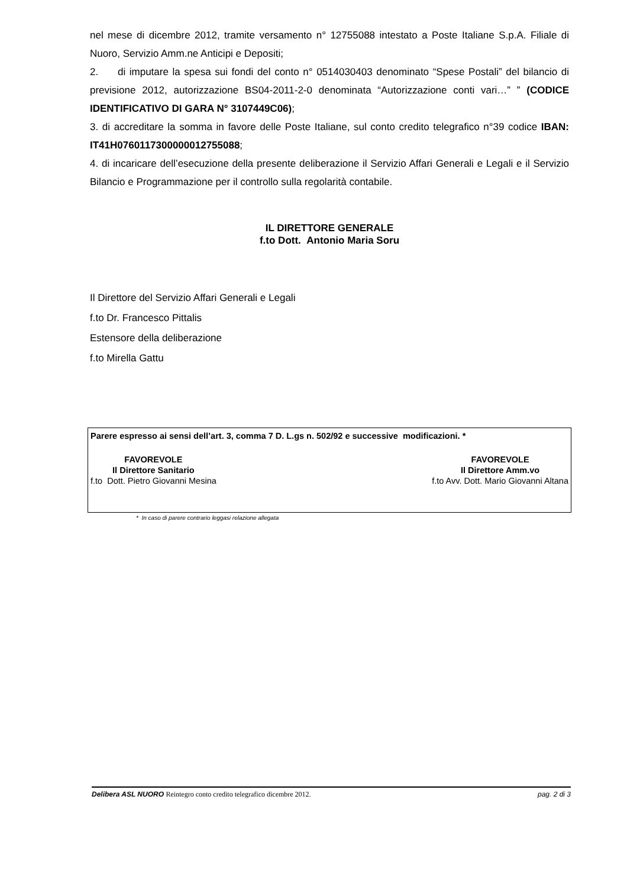nel mese di dicembre 2012, tramite versamento n° 12755088 intestato a Poste Italiane S.p.A. Filiale di Nuoro, Servizio Amm.ne Anticipi e Depositi;
2. di imputare la spesa sui fondi del conto n° 0514030403 denominato “Spese Postali” del bilancio di previsione 2012, autorizzazione BS04-2011-2-0 denominata “Autorizzazione conti vari…” ” (CODICE IDENTIFICATIVO DI GARA N° 3107449C06);
3. di accreditare la somma in favore delle Poste Italiane, sul conto credito telegrafico n°39 codice IBAN: IT41H0760117300000012755088;
4. di incaricare dell’esecuzione della presente deliberazione il Servizio Affari Generali e Legali e il Servizio Bilancio e Programmazione per il controllo sulla regolarità contabile.
IL DIRETTORE GENERALE
f.to Dott. Antonio Maria Soru
Il Direttore del Servizio Affari Generali e Legali
f.to Dr. Francesco Pittalis
Estensore della deliberazione
f.to Mirella Gattu
Parere espresso ai sensi dell’art. 3, comma 7 D. L.gs n. 502/92 e successive modificazioni. *
FAVOREVOLE
Il Direttore Sanitario
f.to Dott. Pietro Giovanni Mesina
FAVOREVOLE
Il Direttore Amm.vo
f.to Avv. Dott. Mario Giovanni Altana
* In caso di parere contrario leggasi relazione allegata
Delibera ASL NUORO Reintegro conto credito telegrafico dicembre 2012.
pag. 2 di 3